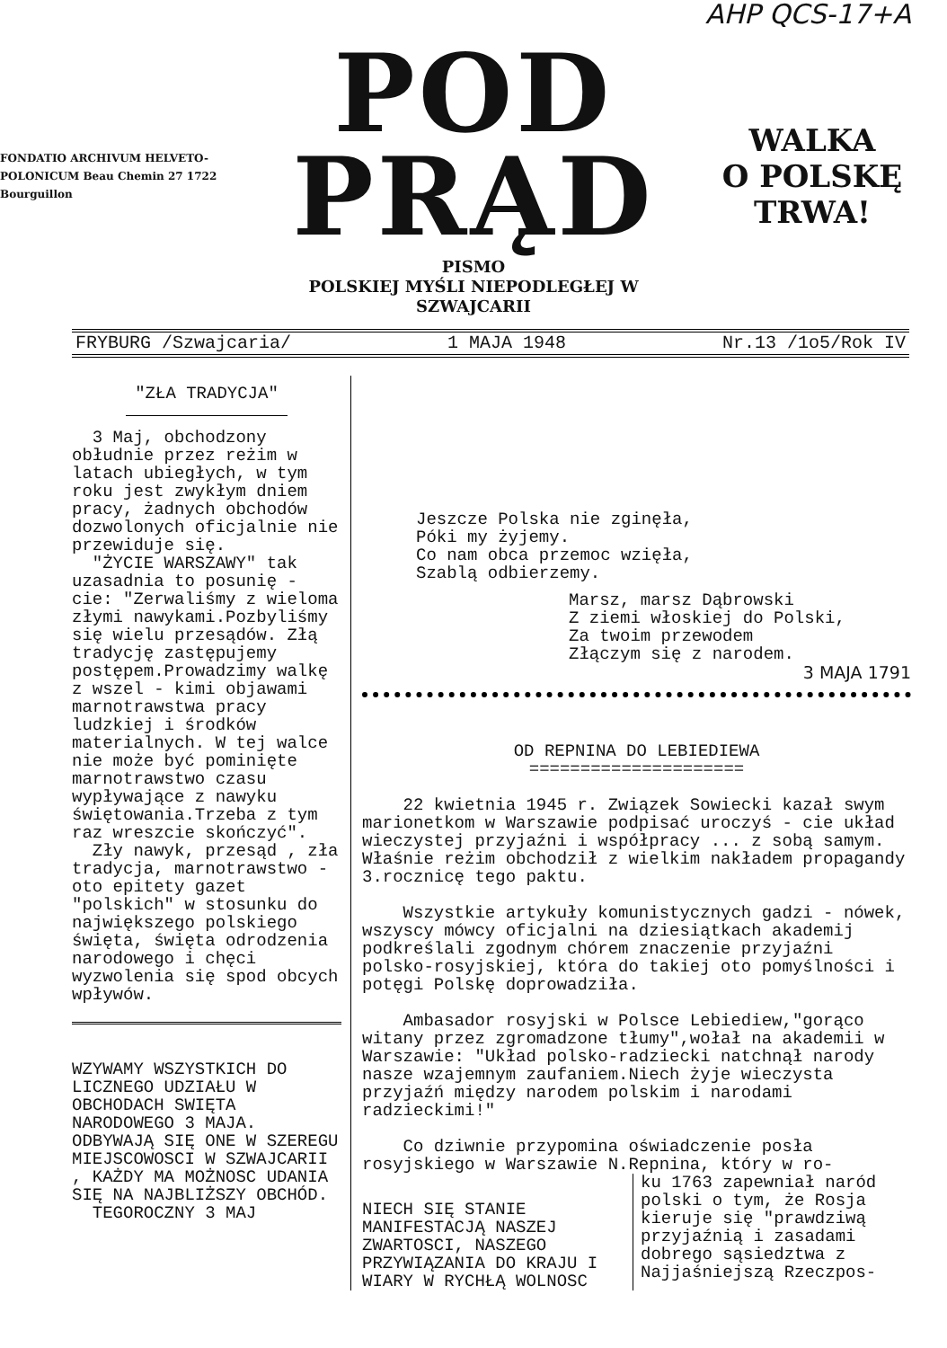AHP QCS-17+A
FONDATIO ARCHIVUM HELVETO-POLONICUM Beau Chemin 27 1722 Bourguillon
POD
PRĄD
PISMO
POLSKIEJ MYŚLI NIEPODLEGŁEJ W SZWAJCARII
WALKA
O POLSKĘ
TRWA!
FRYBURG /Szwajcaria/ 1 MAJA 1948 Nr.13 /1o5/Rok IV
"ZŁA TRADYCJA"
3 Maj, obchodzony obłudnie przez reżim w latach ubiegłych, w tym roku jest zwykłym dniem pracy, żadnych obchodów dozwolonych oficjalnie nie przewiduje się.
"ŻYCIE WARSZAWY" tak uzasadnia to posunię - cie: "Zerwaliśmy z wieloma złymi nawykami.Pozbyliśmy się wielu przesądów. Złą tradycję zastępujemy postępem.Prowadzimy walkę z wszel - kimi objawami marnotrawstwa pracy ludzkiej i środków materialnych. W tej walce nie może być pominięte marnotrawstwo czasu wypływające z nawyku świętowania.Trzeba z tym raz wreszcie skończyć".
Zły nawyk, przesąd , zła tradycja, marnotrawstwo - oto epitety gazet "polskich" w stosunku do największego polskiego święta, święta odrodzenia narodowego i chęci wyzwolenia się spod obcych wpływów.
WZYWAMY WSZYSTKICH DO LICZNEGO UDZIAŁU W OBCHODACH SWIĘTA NARODOWEGO 3 MAJA. ODBYWAJĄ SIĘ ONE W SZEREGU MIEJSCOWOSCI W SZWAJCARII , KAŻDY MA MOŻNOSC UDANIA SIĘ NA NAJBLIŻSZY OBCHÓD.
TEGOROCZNY 3 MAJ
Jeszcze Polska nie zginęła,
Póki my żyjemy.
Co nam obca przemoc wzięła,
Szablą odbierzemy.
Marsz, marsz Dąbrowski
Z ziemi włoskiej do Polski,
Za twoim przewodem
Złączym się z narodem.
3 MAJA 1791
OD REPNINA DO LEBIEDIEWA
=====================
22 kwietnia 1945 r. Związek Sowiecki kazał swym marionetkom w Warszawie podpisać uroczyś - cie układ wieczystej przyjaźni i współpracy ... z sobą samym. Właśnie reżim obchodził z wielkim nakładem propagandy 3.rocznicę tego paktu.
Wszystkie artykuły komunistycznych gadzi - nówek, wszyscy mówcy oficjalni na dziesiątkach akademij podkreślali zgodnym chórem znaczenie przyjaźni polsko-rosyjskiej, która do takiej oto pomyślności i potęgi Polskę doprowadziła.
Ambasador rosyjski w Polsce Lebiediew,"gorąco witany przez zgromadzone tłumy",wołał na akademii w Warszawie: "Układ polsko-radziecki natchnął narody nasze wzajemnym zaufaniem.Niech żyje wieczysta przyjaźń między narodem polskim i narodami radzieckimi!"
Co dziwnie przypomina oświadczenie posła rosyjskiego w Warszawie N.Repnina, który w ro-
NIECH SIĘ STANIE MANIFESTACJĄ NASZEJ ZWARTOSCI, NASZEGO PRZYWIĄZANIA DO KRAJU I WIARY W RYCHŁĄ WOLNOSC
ku 1763 zapewniał naród polski o tym, że Rosja kieruje się "prawdziwą przyjaźnią i zasadami dobrego sąsiedztwa z Najjaśniejszą Rzeczpos-